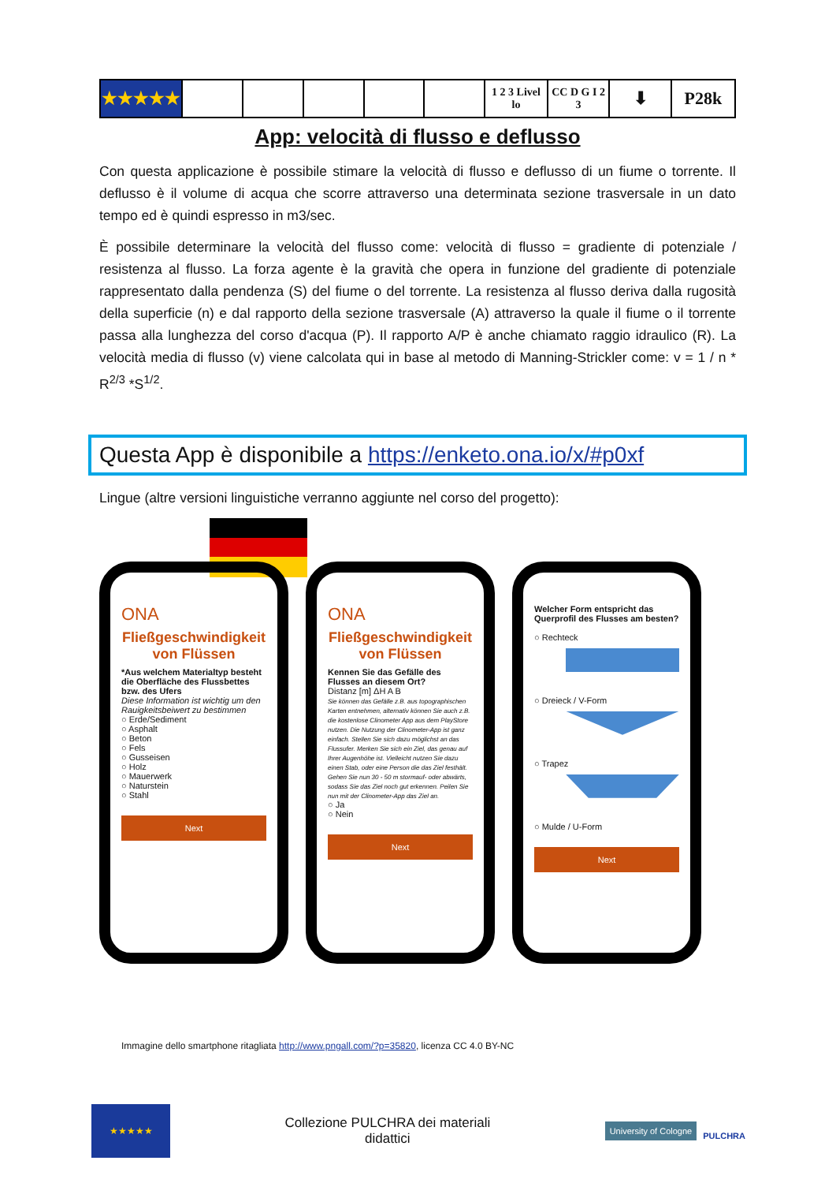| ★★★★★ | | | | | | 1 2 3 Livel lo | CC D G I 2 3 | ⬇ | P28k |
App: velocità di flusso e deflusso
Con questa applicazione è possibile stimare la velocità di flusso e deflusso di un fiume o torrente. Il deflusso è il volume di acqua che scorre attraverso una determinata sezione trasversale in un dato tempo ed è quindi espresso in m3/sec.
È possibile determinare la velocità del flusso come: velocità di flusso = gradiente di potenziale / resistenza al flusso. La forza agente è la gravità che opera in funzione del gradiente di potenziale rappresentato dalla pendenza (S) del fiume o del torrente. La resistenza al flusso deriva dalla rugosità della superficie (n) e dal rapporto della sezione trasversale (A) attraverso la quale il fiume o il torrente passa alla lunghezza del corso d'acqua (P). Il rapporto A/P è anche chiamato raggio idraulico (R). La velocità media di flusso (v) viene calcolata qui in base al metodo di Manning-Strickler come: v = 1 / n * R<sup>2/3</sup> *S<sup>1/2</sup>.
Questa App è disponibile a https://enketo.ona.io/x/#p0xf
Lingue (altre versioni linguistiche verranno aggiunte nel corso del progetto):
ONA
Fließgeschwindigkeit von Flüssen
*Aus welchem Materialtyp besteht die Oberfläche des Flussbettes bzw. des Ufers
Diese Information ist wichtig um den Rauigkeitsbeiwert zu bestimmen
○ Erde/Sediment
○ Asphalt
○ Beton
○ Fels
○ Gusseisen
○ Holz
○ Mauerwerk
○ Naturstein
○ Stahl
Next
ONA
Fließgeschwindigkeit von Flüssen
Kennen Sie das Gefälle des Flusses an diesem Ort?
Distanz [m] ΔH A B
Sie können das Gefälle z.B. aus topographischen Karten entnehmen, alternativ können Sie auch z.B. die kostenlose Clinometer App aus dem PlayStore nutzen. Die Nutzung der Clinometer-App ist ganz einfach. Stellen Sie sich dazu möglichst an das Flussufer. Merken Sie sich ein Ziel, das genau auf Ihrer Augenhöhe ist. Vielleicht nutzen Sie dazu einen Stab, oder eine Person die das Ziel festhält. Gehen Sie nun 30 - 50 m stormauf- oder abwärts, sodass Sie das Ziel noch gut erkennen. Peilen Sie nun mit der Clinometer-App das Ziel an.
○ Ja
○ Nein
Next
Welcher Form entspricht das Querprofil des Flusses am besten?
○ Rechteck
○ Dreieck / V-Form
○ Trapez
○ Mulde / U-Form
Next
Immagine dello smartphone ritagliata http://www.pngall.com/?p=35820, licenza CC 4.0 BY-NC
★★★★★
Collezione PULCHRA dei materiali
didattici
University of Cologne PULCHRA